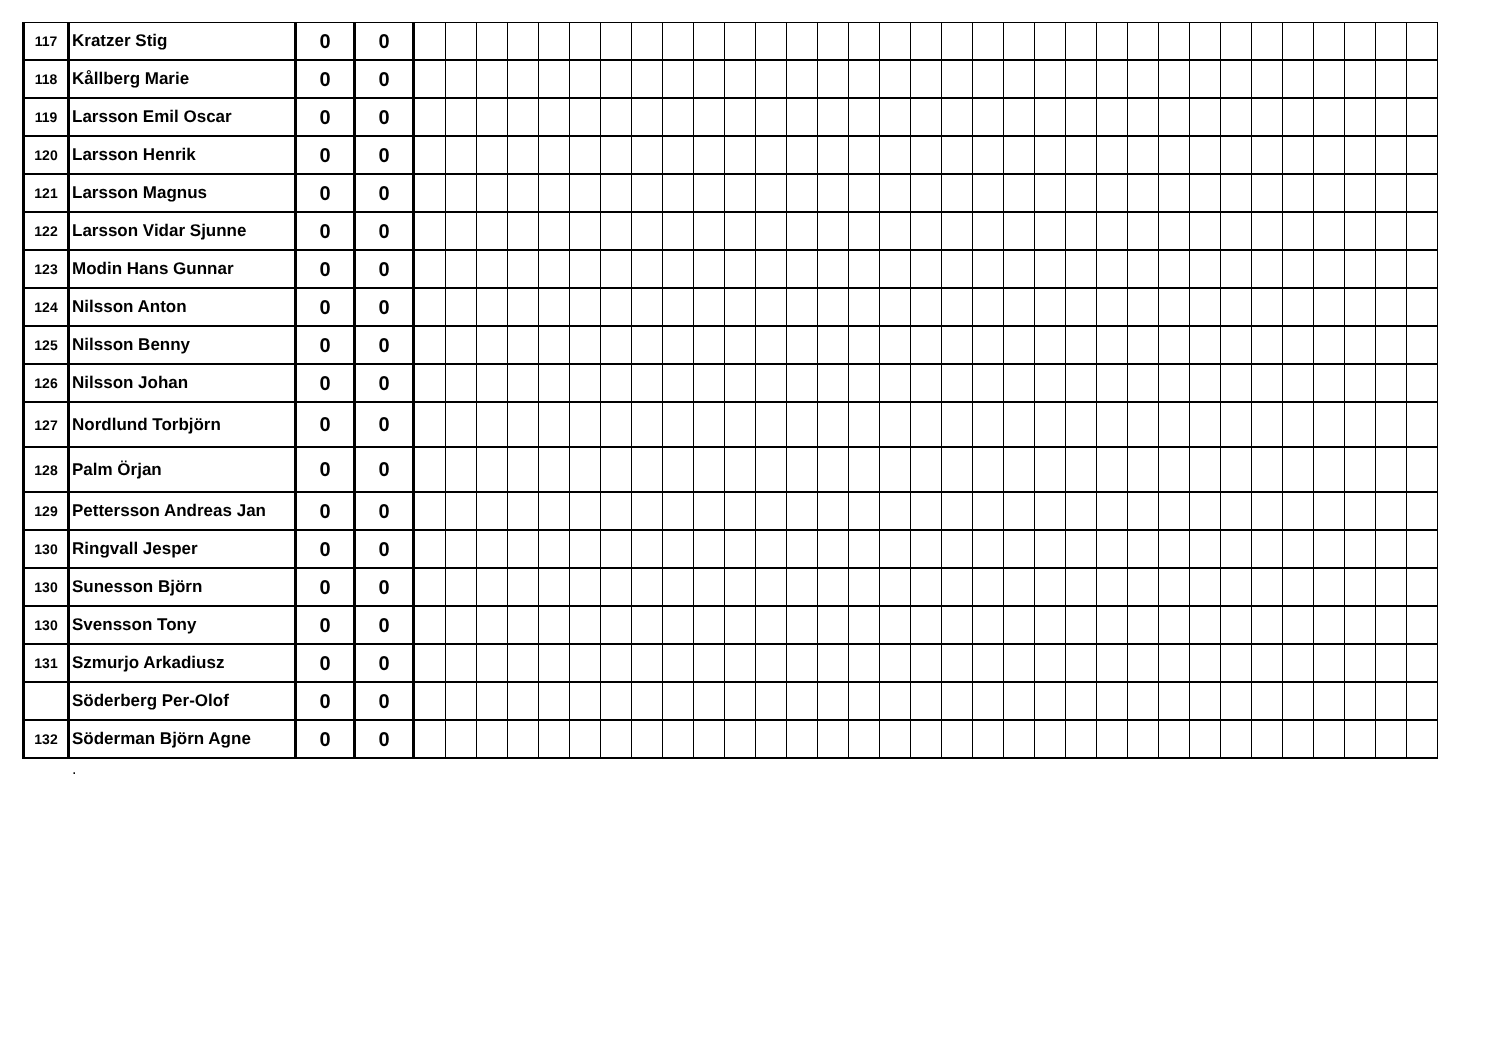| 117 | Kratzer Stig | 0 | 0 | | | | | | | | | | | | | | | | | | | | | | | | | | | | | | | | | |
| 118 | Kållberg Marie | 0 | 0 | | | | | | | | | | | | | | | | | | | | | | | | | | | | | | | | | |
| 119 | Larsson Emil Oscar | 0 | 0 | | | | | | | | | | | | | | | | | | | | | | | | | | | | | | | | | |
| 120 | Larsson Henrik | 0 | 0 | | | | | | | | | | | | | | | | | | | | | | | | | | | | | | | | | |
| 121 | Larsson Magnus | 0 | 0 | | | | | | | | | | | | | | | | | | | | | | | | | | | | | | | | | |
| 122 | Larsson Vidar Sjunne | 0 | 0 | | | | | | | | | | | | | | | | | | | | | | | | | | | | | | | | | |
| 123 | Modin Hans Gunnar | 0 | 0 | | | | | | | | | | | | | | | | | | | | | | | | | | | | | | | | | |
| 124 | Nilsson Anton | 0 | 0 | | | | | | | | | | | | | | | | | | | | | | | | | | | | | | | | | |
| 125 | Nilsson Benny | 0 | 0 | | | | | | | | | | | | | | | | | | | | | | | | | | | | | | | | | |
| 126 | Nilsson Johan | 0 | 0 | | | | | | | | | | | | | | | | | | | | | | | | | | | | | | | | | |
| 127 | Nordlund Torbjörn | 0 | 0 | | | | | | | | | | | | | | | | | | | | | | | | | | | | | | | | | |
| 128 | Palm Örjan | 0 | 0 | | | | | | | | | | | | | | | | | | | | | | | | | | | | | | | | | |
| 129 | Pettersson Andreas Jan | 0 | 0 | | | | | | | | | | | | | | | | | | | | | | | | | | | | | | | | | |
| 130 | Ringvall Jesper | 0 | 0 | | | | | | | | | | | | | | | | | | | | | | | | | | | | | | | | | |
| 130 | Sunesson Björn | 0 | 0 | | | | | | | | | | | | | | | | | | | | | | | | | | | | | | | | | |
| 130 | Svensson Tony | 0 | 0 | | | | | | | | | | | | | | | | | | | | | | | | | | | | | | | | | |
| 131 | Szmurjo Arkadiusz | 0 | 0 | | | | | | | | | | | | | | | | | | | | | | | | | | | | | | | | | |
| | Söderberg Per-Olof | 0 | 0 | | | | | | | | | | | | | | | | | | | | | | | | | | | | | | | | | |
| 132 | Söderman Björn Agne | 0 | 0 | | | | | | | | | | | | | | | | | | | | | | | | | | | | | | | | | |
.